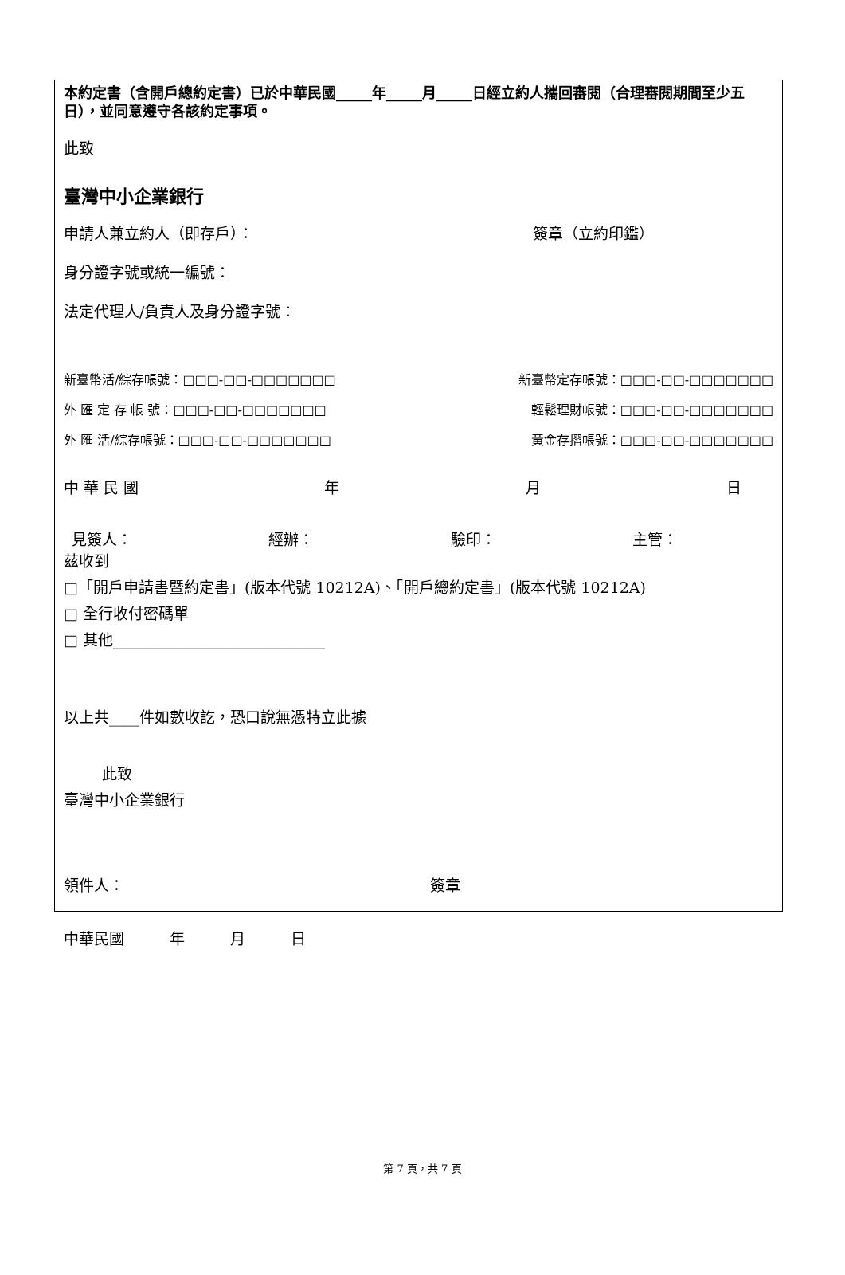本約定書（含開戶總約定書）已於中華民國_____年_____月_____日經立約人攜回審閱（合理審閱期間至少五日），並同意遵守各該約定事項。
此致
臺灣中小企業銀行
申請人兼立約人（即存戶）： 簽章（立約印鑑）
身分證字號或統一編號：
法定代理人/負責人及身分證字號：
新臺幣活/綜存帳號：□□□-□□-□□□□□□□ 新臺幣定存帳號：□□□-□□-□□□□□□□
外 匯 定 存 帳 號：□□□-□□-□□□□□□□ 輕鬆理財帳號：□□□-□□-□□□□□□□
外 匯 活/綜存帳號：□□□-□□-□□□□□□□ 黃金存摺帳號：□□□-□□-□□□□□□□
中 華 民 國 年 月 日
見簽人： 經辦： 驗印： 主管：
茲收到
□「開戶申請書暨約定書」(版本代號 10212A)、「開戶總約定書」(版本代號 10212A)
□ 全行收付密碼單
□ 其他____________________________
以上共____件如數收訖，恐口說無憑特立此據
此致
臺灣中小企業銀行
領件人： 簽章
中華民國　　　年　　　月　　　日
第 7 頁，共 7 頁